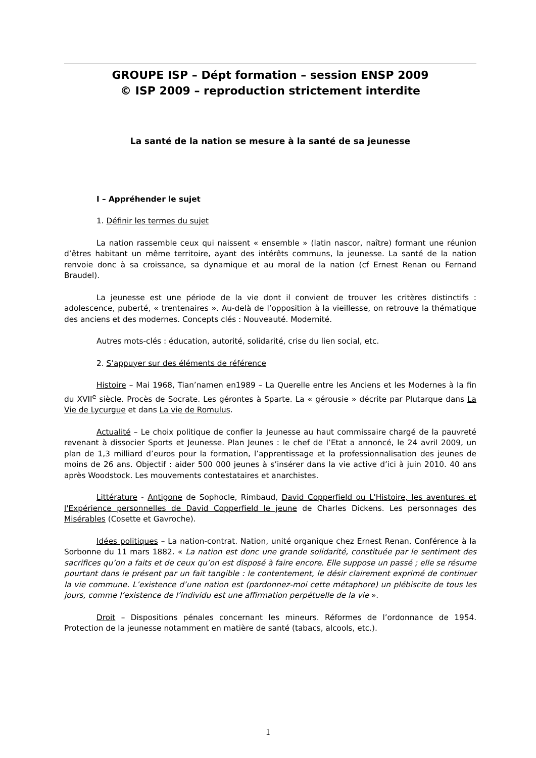GROUPE ISP – Dépt formation – session ENSP 2009
© ISP 2009 – reproduction strictement interdite
La santé de la nation se mesure à la santé de sa jeunesse
I – Appréhender le sujet
1. Définir les termes du sujet
La nation rassemble ceux qui naissent « ensemble » (latin nascor, naître) formant une réunion d’êtres habitant un même territoire, ayant des intérêts communs, la jeunesse. La santé de la nation renvoie donc à sa croissance, sa dynamique et au moral de la nation (cf Ernest Renan ou Fernand Braudel).
La jeunesse est une période de la vie dont il convient de trouver les critères distinctifs : adolescence, puberté, « trentenaires ». Au-delà de l’opposition à la vieillesse, on retrouve la thématique des anciens et des modernes. Concepts clés : Nouveauté. Modernité.
Autres mots-clés : éducation, autorité, solidarité, crise du lien social, etc.
2. S’appuyer sur des éléments de référence
Histoire – Mai 1968, Tian’namen en1989 – La Querelle entre les Anciens et les Modernes à la fin du XVII<sup>e</sup> siècle. Procès de Socrate. Les gérontes à Sparte. La « gérousie » décrite par Plutarque dans La Vie de Lycurgue et dans La vie de Romulus.
Actualité – Le choix politique de confier la Jeunesse au haut commissaire chargé de la pauvreté revenant à dissocier Sports et Jeunesse. Plan Jeunes : le chef de l’Etat a annoncé, le 24 avril 2009, un plan de 1,3 milliard d’euros pour la formation, l’apprentissage et la professionnalisation des jeunes de moins de 26 ans. Objectif : aider 500 000 jeunes à s’insérer dans la vie active d’ici à juin 2010. 40 ans après Woodstock. Les mouvements contestataires et anarchistes.
Littérature - Antigone de Sophocle, Rimbaud, David Copperfield ou L'Histoire, les aventures et l'Expérience personnelles de David Copperfield le jeune de Charles Dickens. Les personnages des Misérables (Cosette et Gavroche).
Idées politiques – La nation-contrat. Nation, unité organique chez Ernest Renan. Conférence à la Sorbonne du 11 mars 1882. « La nation est donc une grande solidarité, constituée par le sentiment des sacrifices qu’on a faits et de ceux qu’on est disposé à faire encore. Elle suppose un passé ; elle se résume pourtant dans le présent par un fait tangible : le contentement, le désir clairement exprimé de continuer la vie commune. L’existence d’une nation est (pardonnez-moi cette métaphore) un plébiscite de tous les jours, comme l’existence de l’individu est une affirmation perpétuelle de la vie ».
Droit – Dispositions pénales concernant les mineurs. Réformes de l’ordonnance de 1954. Protection de la jeunesse notamment en matière de santé (tabacs, alcools, etc.).
1